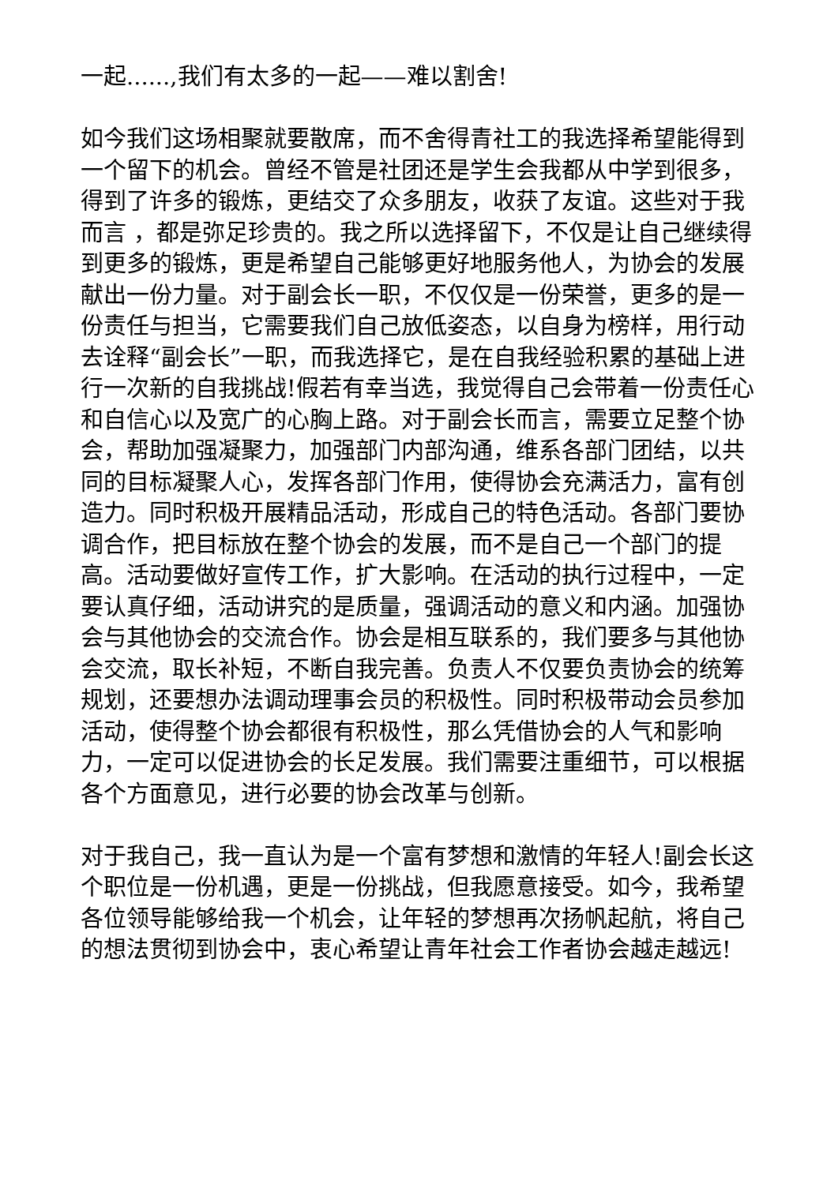一起......,我们有太多的一起——难以割舍!
如今我们这场相聚就要散席，而不舍得青社工的我选择希望能得到一个留下的机会。曾经不管是社团还是学生会我都从中学到很多，得到了许多的锻炼，更结交了众多朋友，收获了友谊。这些对于我而言 ，都是弥足珍贵的。我之所以选择留下，不仅是让自己继续得到更多的锻炼，更是希望自己能够更好地服务他人，为协会的发展献出一份力量。对于副会长一职，不仅仅是一份荣誉，更多的是一份责任与担当，它需要我们自己放低姿态，以自身为榜样，用行动去诠释“副会长”一职，而我选择它，是在自我经验积累的基础上进行一次新的自我挑战!假若有幸当选，我觉得自己会带着一份责任心和自信心以及宽广的心胸上路。对于副会长而言，需要立足整个协会，帮助加强凝聚力，加强部门内部沟通，维系各部门团结，以共同的目标凝聚人心，发挥各部门作用，使得协会充满活力，富有创造力。同时积极开展精品活动，形成自己的特色活动。各部门要协调合作，把目标放在整个协会的发展，而不是自己一个部门的提高。活动要做好宣传工作，扩大影响。在活动的执行过程中，一定要认真仔细，活动讲究的是质量，强调活动的意义和内涵。加强协会与其他协会的交流合作。协会是相互联系的，我们要多与其他协会交流，取长补短，不断自我完善。负责人不仅要负责协会的统筹规划，还要想办法调动理事会员的积极性。同时积极带动会员参加活动，使得整个协会都很有积极性，那么凭借协会的人气和影响力，一定可以促进协会的长足发展。我们需要注重细节，可以根据各个方面意见，进行必要的协会改革与创新。
对于我自己，我一直认为是一个富有梦想和激情的年轻人!副会长这个职位是一份机遇，更是一份挑战，但我愿意接受。如今，我希望各位领导能够给我一个机会，让年轻的梦想再次扬帆起航，将自己的想法贯彻到协会中，衷心希望让青年社会工作者协会越走越远!